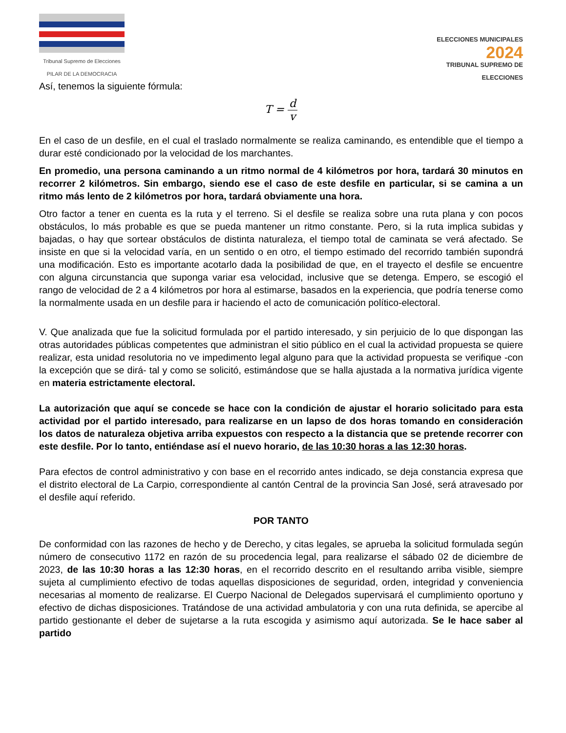Tribunal Supremo de Elecciones
PILAR DE LA DEMOCRACIA
ELECCIONES MUNICIPALES
2024
TRIBUNAL SUPREMO DE ELECCIONES
Así, tenemos la siguiente fórmula:
T = d v
En el caso de un desfile, en el cual el traslado normalmente se realiza caminando, es entendible que el tiempo a durar esté condicionado por la velocidad de los marchantes.
En promedio, una persona caminando a un ritmo normal de 4 kilómetros por hora, tardará 30 minutos en recorrer 2 kilómetros. Sin embargo, siendo ese el caso de este desfile en particular, si se camina a un ritmo más lento de 2 kilómetros por hora, tardará obviamente una hora.
Otro factor a tener en cuenta es la ruta y el terreno. Si el desfile se realiza sobre una ruta plana y con pocos obstáculos, lo más probable es que se pueda mantener un ritmo constante. Pero, si la ruta implica subidas y bajadas, o hay que sortear obstáculos de distinta naturaleza, el tiempo total de caminata se verá afectado. Se insiste en que si la velocidad varía, en un sentido o en otro, el tiempo estimado del recorrido también supondrá una modificación. Esto es importante acotarlo dada la posibilidad de que, en el trayecto el desfile se encuentre con alguna circunstancia que suponga variar esa velocidad, inclusive que se detenga. Empero, se escogió el rango de velocidad de 2 a 4 kilómetros por hora al estimarse, basados en la experiencia, que podría tenerse como la normalmente usada en un desfile para ir haciendo el acto de comunicación político-electoral.
V. Que analizada que fue la solicitud formulada por el partido interesado, y sin perjuicio de lo que dispongan las otras autoridades públicas competentes que administran el sitio público en el cual la actividad propuesta se quiere realizar, esta unidad resolutoria no ve impedimento legal alguno para que la actividad propuesta se verifique -con la excepción que se dirá- tal y como se solicitó, estimándose que se halla ajustada a la normativa jurídica vigente en materia estrictamente electoral.
La autorización que aquí se concede se hace con la condición de ajustar el horario solicitado para esta actividad por el partido interesado, para realizarse en un lapso de dos horas tomando en consideración los datos de naturaleza objetiva arriba expuestos con respecto a la distancia que se pretende recorrer con este desfile. Por lo tanto, entiéndase así el nuevo horario, de las 10:30 horas a las 12:30 horas.
Para efectos de control administrativo y con base en el recorrido antes indicado, se deja constancia expresa que el distrito electoral de La Carpio, correspondiente al cantón Central de la provincia San José, será atravesado por el desfile aquí referido.
POR TANTO
De conformidad con las razones de hecho y de Derecho, y citas legales, se aprueba la solicitud formulada según número de consecutivo 1172 en razón de su procedencia legal, para realizarse el sábado 02 de diciembre de 2023, de las 10:30 horas a las 12:30 horas, en el recorrido descrito en el resultando arriba visible, siempre sujeta al cumplimiento efectivo de todas aquellas disposiciones de seguridad, orden, integridad y conveniencia necesarias al momento de realizarse. El Cuerpo Nacional de Delegados supervisará el cumplimiento oportuno y efectivo de dichas disposiciones. Tratándose de una actividad ambulatoria y con una ruta definida, se apercibe al partido gestionante el deber de sujetarse a la ruta escogida y asimismo aquí autorizada. Se le hace saber al partido